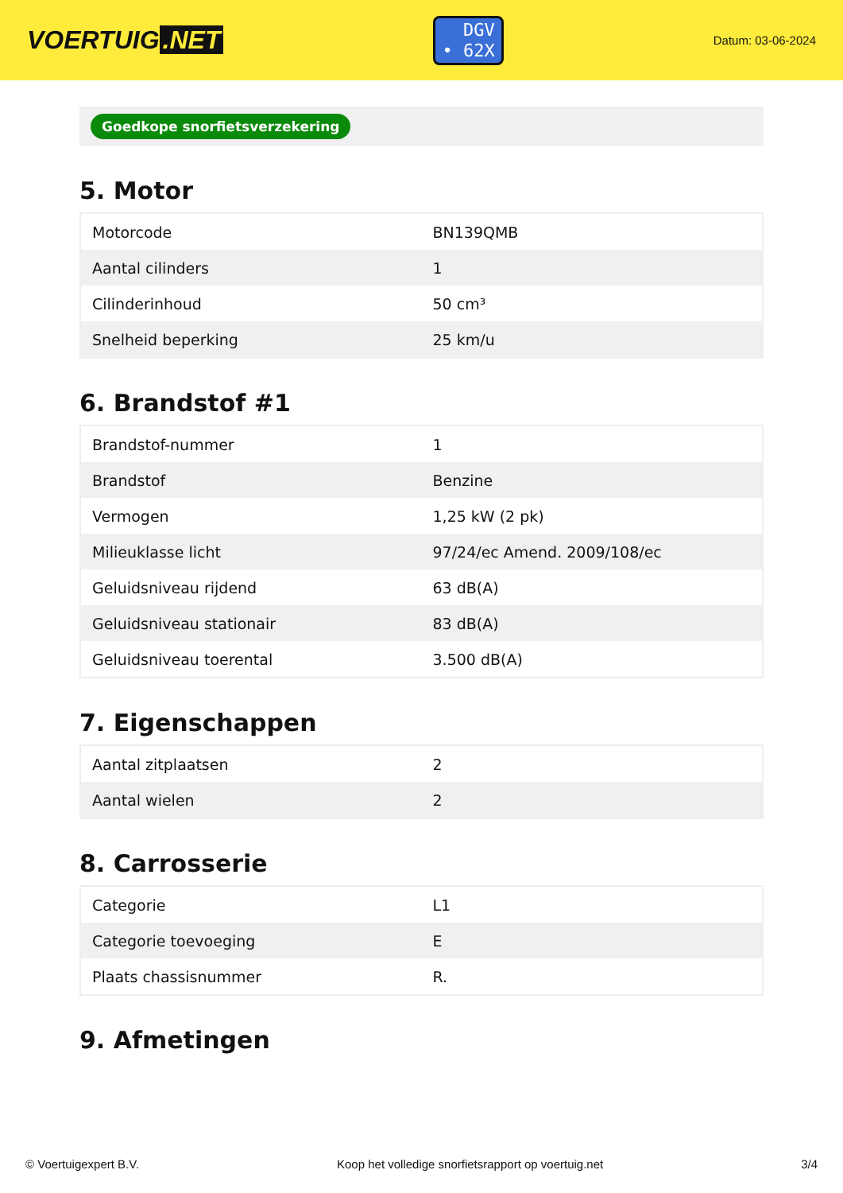VOERTUIG.NET
DGV
• 62X
Datum: 03-06-2024
Goedkope snorfietsverzekering
5. Motor
| Motorcode | BN139QMB |
| Aantal cilinders | 1 |
| Cilinderinhoud | 50 cm³ |
| Snelheid beperking | 25 km/u |
6. Brandstof #1
| Brandstof-nummer | 1 |
| Brandstof | Benzine |
| Vermogen | 1,25 kW (2 pk) |
| Milieuklasse licht | 97/24/ec Amend. 2009/108/ec |
| Geluidsniveau rijdend | 63 dB(A) |
| Geluidsniveau stationair | 83 dB(A) |
| Geluidsniveau toerental | 3.500 dB(A) |
7. Eigenschappen
| Aantal zitplaatsen | 2 |
| Aantal wielen | 2 |
8. Carrosserie
| Categorie | L1 |
| Categorie toevoeging | E |
| Plaats chassisnummer | R. |
9. Afmetingen
© Voertuigexpert B.V. Koop het volledige snorfietsrapport op voertuig.net 3/4